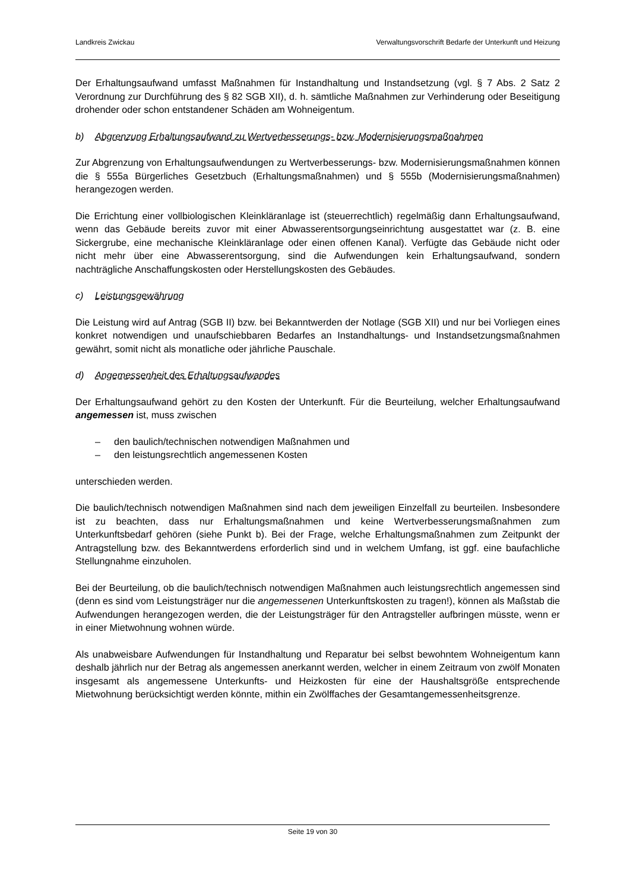Landkreis Zwickau Verwaltungsvorschrift Bedarfe der Unterkunft und Heizung
Der Erhaltungsaufwand umfasst Maßnahmen für Instandhaltung und Instandsetzung (vgl. § 7 Abs. 2 Satz 2 Verordnung zur Durchführung des § 82 SGB XII), d. h. sämtliche Maßnahmen zur Verhinderung oder Beseitigung drohender oder schon entstandener Schäden am Wohneigentum.
b) Abgrenzung Erhaltungsaufwand zu Wertverbesserungs- bzw. Modernisierungsmaßnahmen
Zur Abgrenzung von Erhaltungsaufwendungen zu Wertverbesserungs- bzw. Modernisierungsmaßnahmen können die § 555a Bürgerliches Gesetzbuch (Erhaltungsmaßnahmen) und § 555b (Modernisierungsmaßnahmen) herangezogen werden.
Die Errichtung einer vollbiologischen Kleinkläranlage ist (steuerrechtlich) regelmäßig dann Erhaltungsaufwand, wenn das Gebäude bereits zuvor mit einer Abwasserentsorgungseinrichtung ausgestattet war (z. B. eine Sickergrube, eine mechanische Kleinkläranlage oder einen offenen Kanal). Verfügte das Gebäude nicht oder nicht mehr über eine Abwasserentsorgung, sind die Aufwendungen kein Erhaltungsaufwand, sondern nachträgliche Anschaffungskosten oder Herstellungskosten des Gebäudes.
c) Leistungsgewährung
Die Leistung wird auf Antrag (SGB II) bzw. bei Bekanntwerden der Notlage (SGB XII) und nur bei Vorliegen eines konkret notwendigen und unaufschiebbaren Bedarfes an Instandhaltungs- und Instandsetzungsmaßnahmen gewährt, somit nicht als monatliche oder jährliche Pauschale.
d) Angemessenheit des Erhaltungsaufwandes
Der Erhaltungsaufwand gehört zu den Kosten der Unterkunft. Für die Beurteilung, welcher Erhaltungsaufwand angemessen ist, muss zwischen
– den baulich/technischen notwendigen Maßnahmen und
– den leistungsrechtlich angemessenen Kosten
unterschieden werden.
Die baulich/technisch notwendigen Maßnahmen sind nach dem jeweiligen Einzelfall zu beurteilen. Insbesondere ist zu beachten, dass nur Erhaltungsmaßnahmen und keine Wertverbesserungsmaßnahmen zum Unterkunftsbedarf gehören (siehe Punkt b). Bei der Frage, welche Erhaltungsmaßnahmen zum Zeitpunkt der Antragstellung bzw. des Bekanntwerdens erforderlich sind und in welchem Umfang, ist ggf. eine baufachliche Stellungnahme einzuholen.
Bei der Beurteilung, ob die baulich/technisch notwendigen Maßnahmen auch leistungsrechtlich angemessen sind (denn es sind vom Leistungsträger nur die angemessenen Unterkunftskosten zu tragen!), können als Maßstab die Aufwendungen herangezogen werden, die der Leistungsträger für den Antragsteller aufbringen müsste, wenn er in einer Mietwohnung wohnen würde.
Als unabweisbare Aufwendungen für Instandhaltung und Reparatur bei selbst bewohntem Wohneigentum kann deshalb jährlich nur der Betrag als angemessen anerkannt werden, welcher in einem Zeitraum von zwölf Monaten insgesamt als angemessene Unterkunfts- und Heizkosten für eine der Haushaltsgröße entsprechende Mietwohnung berücksichtigt werden könnte, mithin ein Zwölffaches der Gesamtangemessenheitsgrenze.
Seite 19 von 30